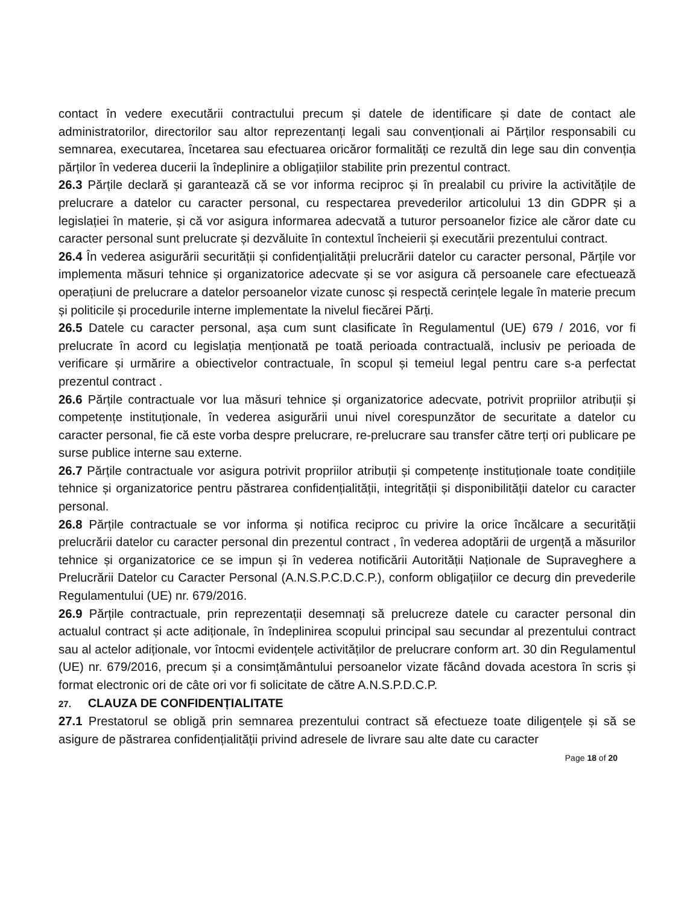contact în vedere executării contractului precum și datele de identificare și date de contact ale administratorilor, directorilor sau altor reprezentanți legali sau convenționali ai Părților responsabili cu semnarea, executarea, încetarea sau efectuarea oricăror formalități ce rezultă din lege sau din convenția părților în vederea ducerii la îndeplinire a obligațiilor stabilite prin prezentul contract.
26.3 Părțile declară și garantează că se vor informa reciproc și în prealabil cu privire la activitățile de prelucrare a datelor cu caracter personal, cu respectarea prevederilor articolului 13 din GDPR și a legislației în materie, și că vor asigura informarea adecvată a tuturor persoanelor fizice ale căror date cu caracter personal sunt prelucrate și dezvăluite în contextul încheierii și executării prezentului contract.
26.4 În vederea asigurării securității și confidențialității prelucrării datelor cu caracter personal, Părțile vor implementa măsuri tehnice și organizatorice adecvate și se vor asigura că persoanele care efectuează operațiuni de prelucrare a datelor persoanelor vizate cunosc și respectă cerințele legale în materie precum și politicile și procedurile interne implementate la nivelul fiecărei Părți.
26.5 Datele cu caracter personal, așa cum sunt clasificate în Regulamentul (UE) 679 / 2016, vor fi prelucrate în acord cu legislația menționată pe toată perioada contractuală, inclusiv pe perioada de verificare și urmărire a obiectivelor contractuale, în scopul și temeiul legal pentru care s-a perfectat prezentul contract .
26.6 Părțile contractuale vor lua măsuri tehnice și organizatorice adecvate, potrivit propriilor atribuții și competențe instituționale, în vederea asigurării unui nivel corespunzător de securitate a datelor cu caracter personal, fie că este vorba despre prelucrare, re-prelucrare sau transfer către terți ori publicare pe surse publice interne sau externe.
26.7 Părțile contractuale vor asigura potrivit propriilor atribuții și competențe instituționale toate condițiile tehnice și organizatorice pentru păstrarea confidențialității, integrității și disponibilității datelor cu caracter personal.
26.8 Părțile contractuale se vor informa și notifica reciproc cu privire la orice încălcare a securității prelucrării datelor cu caracter personal din prezentul contract , în vederea adoptării de urgență a măsurilor tehnice și organizatorice ce se impun și în vederea notificării Autorității Naționale de Supraveghere a Prelucrării Datelor cu Caracter Personal (A.N.S.P.C.D.C.P.), conform obligațiilor ce decurg din prevederile Regulamentului (UE) nr. 679/2016.
26.9 Părțile contractuale, prin reprezentații desemnați să prelucreze datele cu caracter personal din actualul contract și acte adiționale, în îndeplinirea scopului principal sau secundar al prezentului contract sau al actelor adiționale, vor întocmi evidențele activităților de prelucrare conform art. 30 din Regulamentul (UE) nr. 679/2016, precum și a consimțământului persoanelor vizate făcând dovada acestora în scris și format electronic ori de câte ori vor fi solicitate de către A.N.S.P.D.C.P.
27. CLAUZA DE CONFIDENȚIALITATE
27.1 Prestatorul se obligă prin semnarea prezentului contract să efectueze toate diligențele și să se asigure de păstrarea confidențialității privind adresele de livrare sau alte date cu caracter
Page 18 of 20